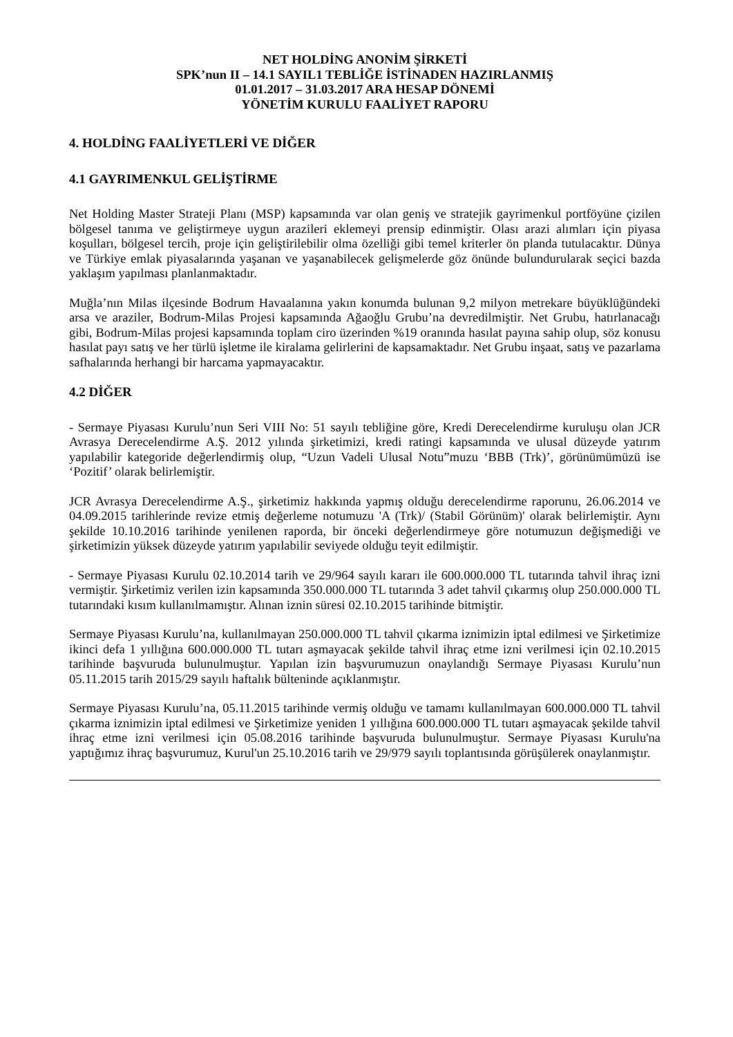NET HOLDİNG ANONİM ŞİRKETİ
SPK’nun II – 14.1 SAYIL1 TEBLİĞE İSTİNADEN HAZIRLANMIŞ
01.01.2017 – 31.03.2017 ARA HESAP DÖNEMİ
YÖNETİM KURULU FAALİYET RAPORU
4. HOLDİNG FAALİYETLERİ VE DİĞER
4.1 GAYRIMENKUL GELİŞTİRME
Net Holding Master Strateji Planı (MSP) kapsamında var olan geniş ve stratejik gayrimenkul portföyüne çizilen bölgesel tanıma ve geliştirmeye uygun arazileri eklemeyi prensip edinmiştir. Olası arazi alımları için piyasa koşulları, bölgesel tercih, proje için geliştirilebilir olma özelliği gibi temel kriterler ön planda tutulacaktır. Dünya ve Türkiye emlak piyasalarında yaşanan ve yaşanabilecek gelişmelerde göz önünde bulundurularak seçici bazda yaklaşım yapılması planlanmaktadır.
Muğla’nın Milas ilçesinde Bodrum Havaalanına yakın konumda bulunan 9,2 milyon metrekare büyüklüğündeki arsa ve araziler, Bodrum-Milas Projesi kapsamında Ağaoğlu Grubu’na devredilmiştir. Net Grubu, hatırlanacağı gibi, Bodrum-Milas projesi kapsamında toplam ciro üzerinden %19 oranında hasılat payına sahip olup, söz konusu hasılat payı satış ve her türlü işletme ile kiralama gelirlerini de kapsamaktadır. Net Grubu inşaat, satış ve pazarlama safhalarında herhangi bir harcama yapmayacaktır.
4.2 DİĞER
- Sermaye Piyasası Kurulu’nun Seri VIII No: 51 sayılı tebliğine göre, Kredi Derecelendirme kuruluşu olan JCR Avrasya Derecelendirme A.Ş. 2012 yılında şirketimizi, kredi ratingi kapsamında ve ulusal düzeyde yatırım yapılabilir kategoride değerlendirmiş olup, “Uzun Vadeli Ulusal Notu”muzu ‘BBB (Trk)’, görünümümüzü ise ‘Pozitif’ olarak belirlemiştir.
JCR Avrasya Derecelendirme A.Ş., şirketimiz hakkında yapmış olduğu derecelendirme raporunu, 26.06.2014 ve 04.09.2015 tarihlerinde revize etmiş değerleme notumuzu 'A (Trk)/ (Stabil Görünüm)' olarak belirlemiştir. Aynı şekilde 10.10.2016 tarihinde yenilenen raporda, bir önceki değerlendirmeye göre notumuzun değişmediği ve şirketimizin yüksek düzeyde yatırım yapılabilir seviyede olduğu teyit edilmiştir.
- Sermaye Piyasası Kurulu 02.10.2014 tarih ve 29/964 sayılı kararı ile 600.000.000 TL tutarında tahvil ihraç izni vermiştir. Şirketimiz verilen izin kapsamında 350.000.000 TL tutarında 3 adet tahvil çıkarmış olup 250.000.000 TL tutarındaki kısım kullanılmamıştır. Alınan iznin süresi 02.10.2015 tarihinde bitmiştir.
Sermaye Piyasası Kurulu’na, kullanılmayan 250.000.000 TL tahvil çıkarma iznimizin iptal edilmesi ve Şirketimize ikinci defa 1 yıllığına 600.000.000 TL tutarı aşmayacak şekilde tahvil ihraç etme izni verilmesi için 02.10.2015 tarihinde başvuruda bulunulmuştur. Yapılan izin başvurumuzun onaylandığı Sermaye Piyasası Kurulu’nun 05.11.2015 tarih 2015/29 sayılı haftalık bülteninde açıklanmıştır.
Sermaye Piyasası Kurulu’na, 05.11.2015 tarihinde vermiş olduğu ve tamamı kullanılmayan 600.000.000 TL tahvil çıkarma iznimizin iptal edilmesi ve Şirketimize yeniden 1 yıllığına 600.000.000 TL tutarı aşmayacak şekilde tahvil ihraç etme izni verilmesi için 05.08.2016 tarihinde başvuruda bulunulmuştur. Sermaye Piyasası Kurulu'na yaptığımız ihraç başvurumuz, Kurul'un 25.10.2016 tarih ve 29/979 sayılı toplantısında görüşülerek onaylanmıştır.